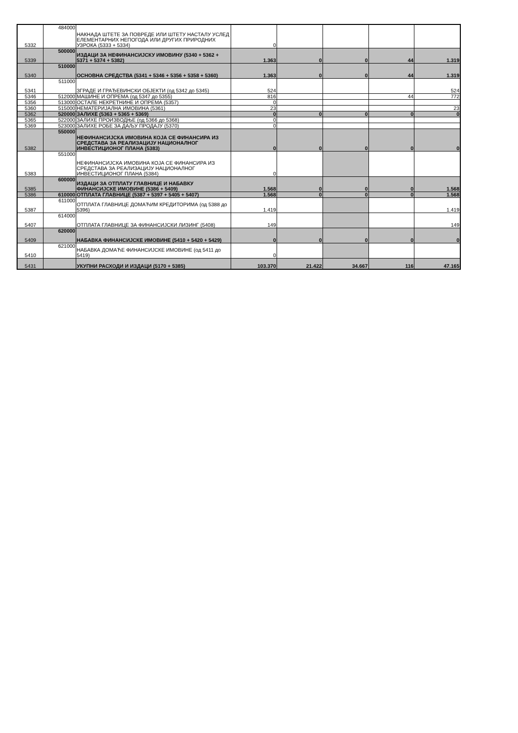| 5332 | 484000 | НАКНАДА ШТЕТЕ ЗА ПОВРЕДЕ ИЛИ ШТЕТУ НАСТАЛУ УСЛЕД ЕЛЕМЕНТАРНИХ НЕПОГОДА ИЛИ ДРУГИХ ПРИРОДНИХ УЗРОКА (5333 + 5334) | 0 | | | | |
| 5339 | 500000 | ИЗДАЦИ ЗА НЕФИНАНСИЈСКУ ИМОВИНУ (5340 + 5362 + 5371 + 5374 + 5382) | 1.363 | 0 | 0 | 44 | 1.319 |
| 5340 | 510000 | ОСНОВНА СРЕДСТВА (5341 + 5346 + 5356 + 5358 + 5360) | 1.363 | 0 | 0 | 44 | 1.319 |
| 5341 | 511000 | ЗГРАДЕ И ГРАЂЕВИНСКИ ОБЈЕКТИ (од 5342 до 5345) | 524 | | | | 524 |
| 5346 | 512000 | МАШИНЕ И ОПРЕМА (од 5347 до 5355) | 816 | | | 44 | 772 |
| 5356 | 513000 | ОСТАЛЕ НЕКРЕТНИНЕ И ОПРЕМА (5357) | 0 | | | | |
| 5360 | 515000 | НЕМАТЕРИЈАЛНА ИМОВИНА (5361) | 23 | | | | 23 |
| 5362 | 520000 | ЗАЛИХЕ (5363 + 5365 + 5369) | 0 | 0 | 0 | 0 | 0 |
| 5365 | 522000 | ЗАЛИХЕ ПРОИЗВОДЊЕ (од 5366 до 5368) | 0 | | | | |
| 5369 | 523000 | ЗАЛИХЕ РОБЕ ЗА ДАЉУ ПРОДАЈУ (5370) | 0 | | | | |
| 5382 | 550000 | НЕФИНАНСИЈСКА ИМОВИНА КОЈА СЕ ФИНАНСИРА ИЗ СРЕДСТАВА ЗА РЕАЛИЗАЦИЈУ НАЦИОНАЛНОГ ИНВЕСТИЦИОНОГ ПЛАНА (5383) | 0 | 0 | 0 | 0 | 0 |
| 5383 | 551000 | НЕФИНАНСИЈСКА ИМОВИНА КОЈА СЕ ФИНАНСИРА ИЗ СРЕДСТАВА ЗА РЕАЛИЗАЦИЈУ НАЦИОНАЛНОГ ИНВЕСТИЦИОНОГ ПЛАНА (5384) | 0 | | | | |
| 5385 | 600000 | ИЗДАЦИ ЗА ОТПЛАТУ ГЛАВНИЦЕ И НАБАВКУ ФИНАНСИЈСКЕ ИМОВИНЕ (5386 + 5409) | 1.568 | 0 | 0 | 0 | 1.568 |
| 5386 | 610000 | ОТПЛАТА ГЛАВНИЦЕ (5387 + 5397 + 5405 + 5407) | 1.568 | 0 | 0 | 0 | 1.568 |
| 5387 | 611000 | ОТПЛАТА ГЛАВНИЦЕ ДОМАЋИМ КРЕДИТОРИМА (од 5388 до 5396) | 1.419 | | | | 1.419 |
| 5407 | 614000 | ОТПЛАТА ГЛАВНИЦЕ ЗА ФИНАНСИЈСКИ ЛИЗИНГ (5408) | 149 | | | | 149 |
| 5409 | 620000 | НАБАВКА ФИНАНСИЈСКЕ ИМОВИНЕ (5410 + 5420 + 5429) | 0 | 0 | 0 | 0 | 0 |
| 5410 | 621000 | НАБАВКА ДОМАЋЕ ФИНАНСИЈСКЕ ИМОВИНЕ (од 5411 до 5419) | 0 | | | | |
| 5431 | | УКУПНИ РАСХОДИ И ИЗДАЦИ (5170 + 5385) | 103.370 | 21.422 | 34.667 | 116 | 47.165 |